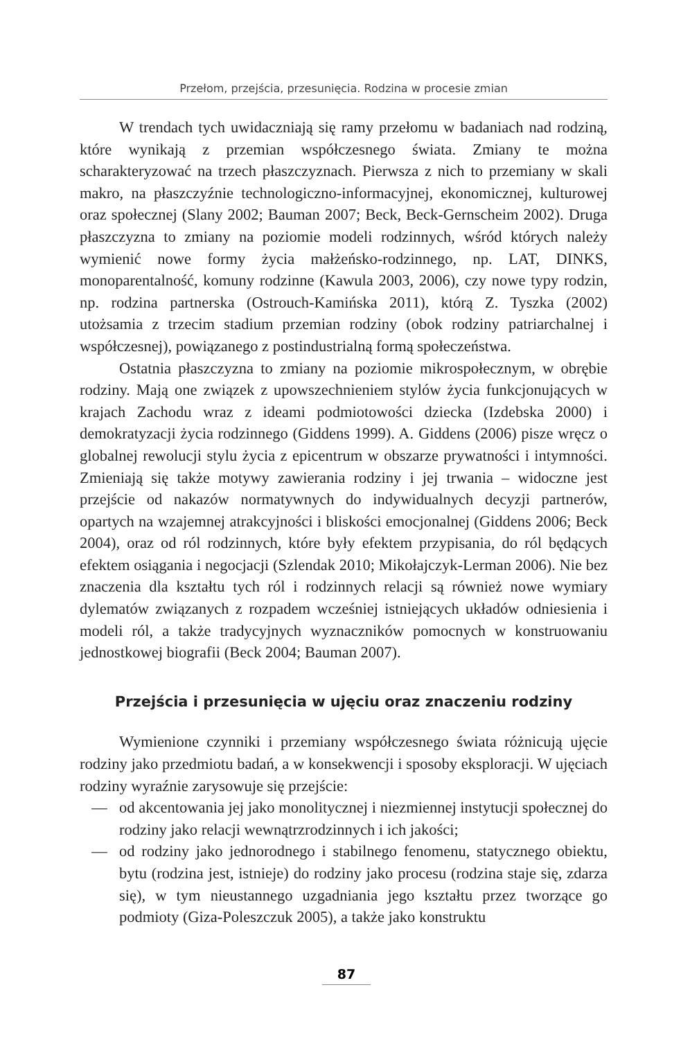Przełom, przejścia, przesunięcia. Rodzina w procesie zmian
W trendach tych uwidaczniają się ramy przełomu w badaniach nad rodziną, które wynikają z przemian współczesnego świata. Zmiany te można scharakteryzować na trzech płaszczyznach. Pierwsza z nich to przemiany w skali makro, na płaszczyźnie technologiczno-informacyjnej, ekonomicznej, kulturowej oraz społecznej (Slany 2002; Bauman 2007; Beck, Beck-Gernscheim 2002). Druga płaszczyzna to zmiany na poziomie modeli rodzinnych, wśród których należy wymienić nowe formy życia małżeńsko-rodzinnego, np. LAT, DINKS, monoparentalność, komuny rodzinne (Kawula 2003, 2006), czy nowe typy rodzin, np. rodzina partnerska (Ostrouch-Kamińska 2011), którą Z. Tyszka (2002) utożsamia z trzecim stadium przemian rodziny (obok rodziny patriarchalnej i współczesnej), powiązanego z postindustrialną formą społeczeństwa.
Ostatnia płaszczyzna to zmiany na poziomie mikrospołecznym, w obrębie rodziny. Mają one związek z upowszechnieniem stylów życia funkcjonujących w krajach Zachodu wraz z ideami podmiotowości dziecka (Izdebska 2000) i demokratyzacji życia rodzinnego (Giddens 1999). A. Giddens (2006) pisze wręcz o globalnej rewolucji stylu życia z epicentrum w obszarze prywatności i intymności. Zmieniają się także motywy zawierania rodziny i jej trwania – widoczne jest przejście od nakazów normatywnych do indywidualnych decyzji partnerów, opartych na wzajemnej atrakcyjności i bliskości emocjonalnej (Giddens 2006; Beck 2004), oraz od ról rodzinnych, które były efektem przypisania, do ról będących efektem osiągania i negocjacji (Szlendak 2010; Mikołajczyk-Lerman 2006). Nie bez znaczenia dla kształtu tych ról i rodzinnych relacji są również nowe wymiary dylematów związanych z rozpadem wcześniej istniejących układów odniesienia i modeli ról, a także tradycyjnych wyznaczników pomocnych w konstruowaniu jednostkowej biografii (Beck 2004; Bauman 2007).
Przejścia i przesunięcia w ujęciu oraz znaczeniu rodziny
Wymienione czynniki i przemiany współczesnego świata różnicują ujęcie rodziny jako przedmiotu badań, a w konsekwencji i sposoby eksploracji. W ujęciach rodziny wyraźnie zarysowuje się przejście:
— od akcentowania jej jako monolitycznej i niezmiennej instytucji społecznej do rodziny jako relacji wewnątrzrodzinnych i ich jakości;
— od rodziny jako jednorodnego i stabilnego fenomenu, statycznego obiektu, bytu (rodzina jest, istnieje) do rodziny jako procesu (rodzina staje się, zdarza się), w tym nieustannego uzgadniania jego kształtu przez tworzące go podmioty (Giza-Poleszczuk 2005), a także jako konstruktu
87